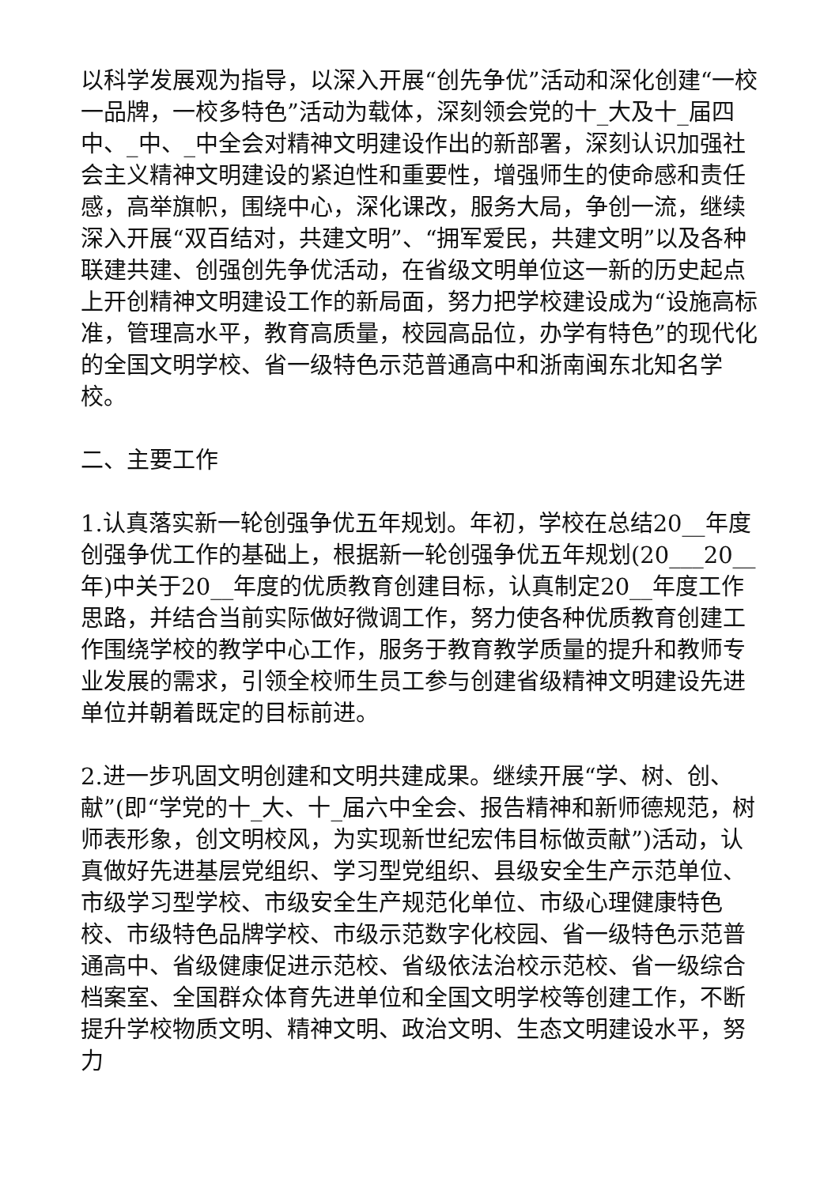以科学发展观为指导，以深入开展“创先争优”活动和深化创建“一校一品牌，一校多特色”活动为载体，深刻领会党的十_大及十_届四中、_中、_中全会对精神文明建设作出的新部署，深刻认识加强社会主义精神文明建设的紧迫性和重要性，增强师生的使命感和责任感，高举旗帜，围绕中心，深化课改，服务大局，争创一流，继续深入开展“双百结对，共建文明”、“拥军爱民，共建文明”以及各种联建共建、创强创先争优活动，在省级文明单位这一新的历史起点上开创精神文明建设工作的新局面，努力把学校建设成为“设施高标准，管理高水平，教育高质量，校园高品位，办学有特色”的现代化的全国文明学校、省一级特色示范普通高中和浙南闽东北知名学校。
二、主要工作
1.认真落实新一轮创强争优五年规划。年初，学校在总结20__年度创强争优工作的基础上，根据新一轮创强争优五年规划(20___20__年)中关于20__年度的优质教育创建目标，认真制定20__年度工作思路，并结合当前实际做好微调工作，努力使各种优质教育创建工作围绕学校的教学中心工作，服务于教育教学质量的提升和教师专业发展的需求，引领全校师生员工参与创建省级精神文明建设先进单位并朝着既定的目标前进。
2.进一步巩固文明创建和文明共建成果。继续开展“学、树、创、献”(即“学党的十_大、十_届六中全会、报告精神和新师德规范，树师表形象，创文明校风，为实现新世纪宏伟目标做贡献”)活动，认真做好先进基层党组织、学习型党组织、县级安全生产示范单位、市级学习型学校、市级安全生产规范化单位、市级心理健康特色校、市级特色品牌学校、市级示范数字化校园、省一级特色示范普通高中、省级健康促进示范校、省级依法治校示范校、省一级综合档案室、全国群众体育先进单位和全国文明学校等创建工作，不断提升学校物质文明、精神文明、政治文明、生态文明建设水平，努力